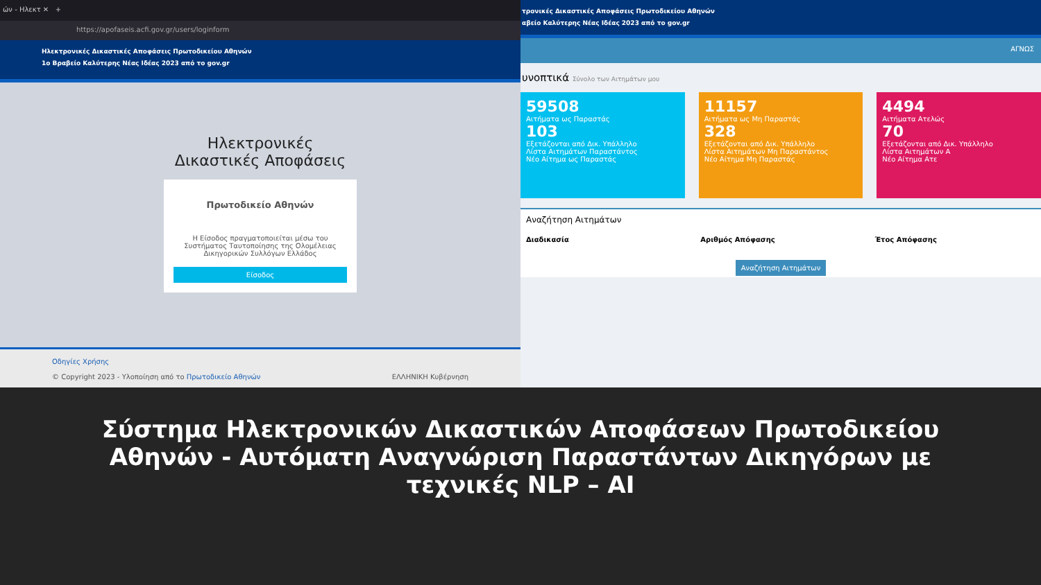ών - Ηλεκτ ✕ +
https://apofaseis.acfi.gov.gr/users/loginform
Ηλεκτρονικές Δικαστικές Αποφάσεις Πρωτοδικείου Αθηνών
1ο Βραβείο Καλύτερης Νέας Ιδέας 2023 από το gov.gr
Ηλεκτρονικές
Δικαστικές Αποφάσεις
Πρωτοδικείο Αθηνών
Η Είσοδος πραγματοποιείται μέσω του Συστήματος Ταυτοποίησης της Ολομέλειας Δικηγορικών Συλλόγων Ελλάδος
Είσοδος
Οδηγίες Χρήσης
© Copyright 2023 - Υλοποίηση από το Πρωτοδικείο Αθηνών ΕΛΛΗΝΙΚΗ Κυβέρνηση
τρονικές Δικαστικές Αποφάσεις Πρωτοδικείου Αθηνών
αβείο Καλύτερης Νέας Ιδέας 2023 από το gov.gr
ΑΓΝΩΣ
υνοπτικά Σύνολο των Αιτημάτων μου
59508
Αιτήματα ως Παραστάς
103
Εξετάζονται από Δικ. Υπάλληλο
Λίστα Αιτημάτων Παραστάντος
Νέο Αίτημα ως Παραστάς
11157
Αιτήματα ως Μη Παραστάς
328
Εξετάζονται από Δικ. Υπάλληλο
Λίστα Αιτημάτων Μη Παραστάντος
Νέο Αίτημα Μη Παραστάς
4494
Αιτήματα Ατελώς
70
Εξετάζονται από Δικ. Υπάλληλο
Λίστα Αιτημάτων Α
Νέο Αίτημα Ατε
Αναζήτηση Αιτημάτων
Διαδικασία Αριθμός Απόφασης Έτος Απόφασης
Αναζήτηση Αιτημάτων
Σύστημα Ηλεκτρονικών Δικαστικών Αποφάσεων Πρωτοδικείου Αθηνών - Αυτόματη Αναγνώριση Παραστάντων Δικηγόρων με τεχνικές NLP – AI